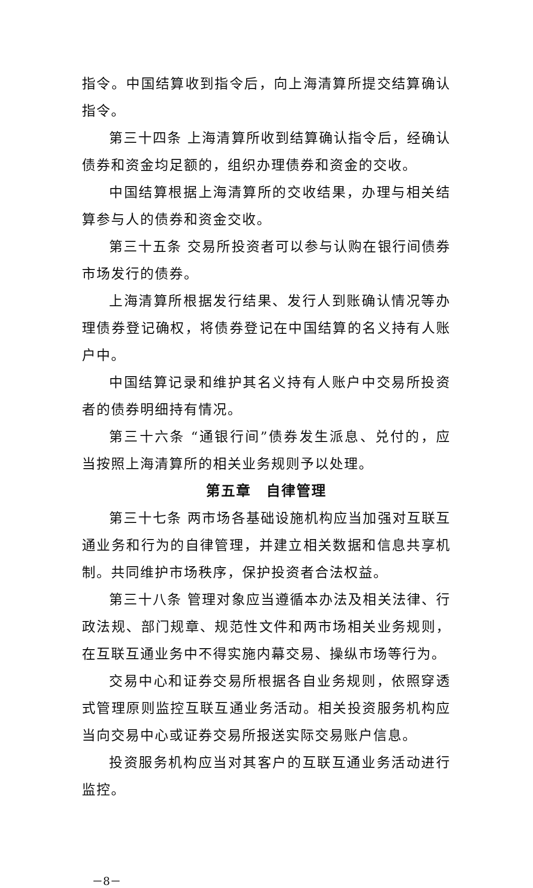指令。中国结算收到指令后，向上海清算所提交结算确认指令。
第三十四条 上海清算所收到结算确认指令后，经确认债券和资金均足额的，组织办理债券和资金的交收。
中国结算根据上海清算所的交收结果，办理与相关结算参与人的债券和资金交收。
第三十五条 交易所投资者可以参与认购在银行间债券市场发行的债券。
上海清算所根据发行结果、发行人到账确认情况等办理债券登记确权，将债券登记在中国结算的名义持有人账户中。
中国结算记录和维护其名义持有人账户中交易所投资者的债券明细持有情况。
第三十六条 “通银行间”债券发生派息、兑付的，应当按照上海清算所的相关业务规则予以处理。
第五章　自律管理
第三十七条 两市场各基础设施机构应当加强对互联互通业务和行为的自律管理，并建立相关数据和信息共享机制。共同维护市场秩序，保护投资者合法权益。
第三十八条 管理对象应当遵循本办法及相关法律、行政法规、部门规章、规范性文件和两市场相关业务规则，在互联互通业务中不得实施内幕交易、操纵市场等行为。
交易中心和证券交易所根据各自业务规则，依照穿透式管理原则监控互联互通业务活动。相关投资服务机构应当向交易中心或证券交易所报送实际交易账户信息。
投资服务机构应当对其客户的互联互通业务活动进行监控。
－8－